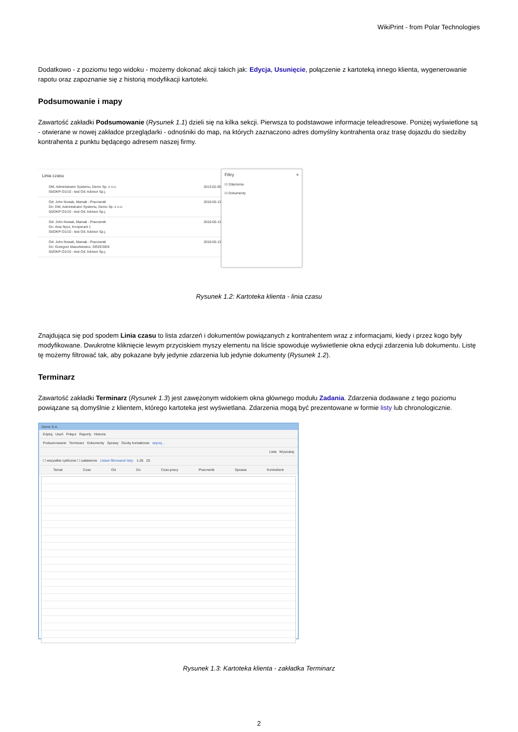WikiPrint - from Polar Technologies
Dodatkowo - z poziomu tego widoku - możemy dokonać akcji takich jak: Edycja, Usunięcie, połączenie z kartoteką innego klienta, wygenerowanie rapotu oraz zapoznanie się z historią modyfikacji kartoteki.
Podsumowanie i mapy
Zawartość zakładki Podsumowanie (Rysunek 1.1) dzieli się na kilka sekcji. Pierwsza to podstawowe informacje teleadresowe. Poniżej wyświetlone są - otwierane w nowej zakładce przeglądarki - odnośniki do map, na których zaznaczono adres domyślny kontrahenta oraz trasę dojazdu do siedziby kontrahenta z punktu będącego adresem naszej firmy.
Linia czasu
DM, Administrator Systemu, Demo Sp. z o.o.
55/DKP-O1/10 - test Od: Advisor Sp.j. 2013-02-05
Od: John Nowak, Mamak - Pracownik
Do: DM, Administrator Systemu, Demo Sp. z o.o.
55/DKP-O1/10 - test Od: Advisor Sp.j. 2010-05-13
Od: John Nowak, Mamak - Pracownik
Do: Ania Nycz, Kooperant 1
55/DKP-O1/10 - test Od: Advisor Sp.j. 2010-05-13
Od: John Nowak, Mamak - Pracownik
Do: Grzegorz Mazurkiewicz, GRZESIEK
55/DKP-O1/10 - test Od: Advisor Sp.j. 2010-05-13
Filtry ×
☑ Zdarzenia
☑ Dokumenty
Rysunek 1.2: Kartoteka klienta - linia czasu
Znajdująca się pod spodem Linia czasu to lista zdarzeń i dokumentów powiązanych z kontrahentem wraz z informacjami, kiedy i przez kogo były modyfikowane. Dwukrotne kliknięcie lewym przyciskiem myszy elementu na liście spowoduje wyświetlenie okna edycji zdarzenia lub dokumentu. Listę tę możemy filtrować tak, aby pokazane były jedynie zdarzenia lub jedynie dokumenty (Rysunek 1.2).
Terminarz
Zawartość zakładki Terminarz (Rysunek 1.3) jest zawężonym widokiem okna głównego modułu Zadania. Zdarzenia dodawane z tego poziomu powiązane są domyślnie z klientem, którego kartoteka jest wyświetlana. Zdarzenia mogą być prezentowane w formie listy lub chronologicznie.
Demo S.A.
Edytuj Usuń Połącz Raporty Historia
Podsumowanie Terminarz Dokumenty Sprawy Osoby kontaktowe więcej...
Lista Wyszukaj
☐ wszystkie cykliczne ☐ załatwione Ustaw filtrowanie listy: 1-25 25
Temat Czas Od Do Czas pracy Pracownik Sprawa Kontrahent
Rysunek 1.3: Kartoteka klienta - zakładka Terminarz
2